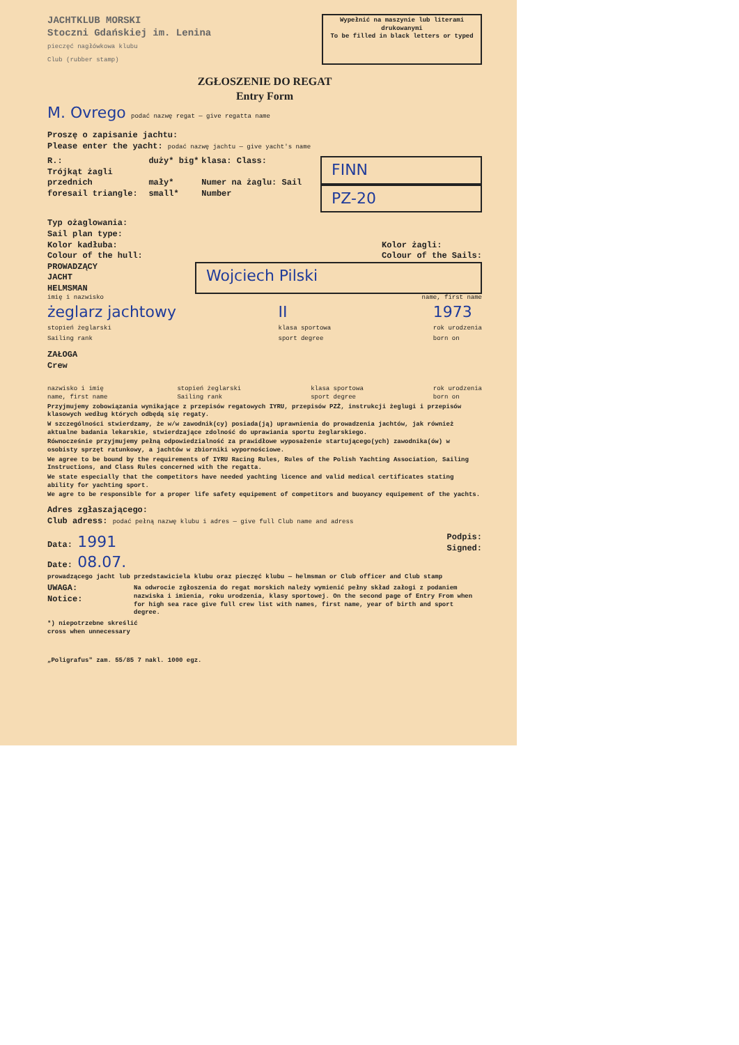JACHTKLUB MORSKI
Stoczni Gdańskiej im. Lenina
pieczęć nagłówkowa klubu
Club (rubber stamp)
Wypełnić na maszynie lub literami drukowanymi
To be filled in black letters or typed
ZGŁOSZENIE DO REGAT
Entry Form
M. Ovrego podać nazwę regat — give regatta name
Proszę o zapisanie jachtu:
Please enter the yacht: podać nazwę jachtu — give yacht's name
R.:
Trójkąt żagli przednich
foresail triangle:
duży* big*
mały* small*
klasa: Class:
Numer na żaglu: Sail Number
FINN
PZ-20
Typ ożaglowania:
Sail plan type:
Kolor kadłuba:
Colour of the hull:
Kolor żagli:
Colour of the Sails:
PROWADZĄCY
JACHT
HELMSMAN
Wojciech Pilski
imię i nazwisko name, first name
żeglarz jachtowy
stopień żeglarski
Sailing rank
II
klasa sportowa
sport degree
1973
rok urodzenia
born on
ZAŁOGA
Crew
nazwisko i imię
name, first name stopień żeglarski
Sailing rank klasa sportowa
sport degree rok urodzenia
born on
Przyjmujemy zobowiązania wynikające z przepisów regatowych IYRU, przepisów PZŻ, instrukcji żeglugi i przepisów klasowych według których odbędą się regaty.
W szczególności stwierdzamy, że w/w zawodnik(cy) posiada(ją) uprawnienia do prowadzenia jachtów, jak również aktualne badania lekarskie, stwierdzające zdolność do uprawiania sportu żeglarskiego.
Równocześnie przyjmujemy pełną odpowiedzialność za prawidłowe wyposażenie startującego(ych) zawodnika(ów) w osobisty sprzęt ratunkowy, a jachtów w zbiorniki wypornościowe.
We agree to be bound by the requirements of IYRU Racing Rules, Rules of the Polish Yachting Association, Sailing Instructions, and Class Rules concerned with the regatta.
We state especially that the competitors have needed yachting licence and valid medical certificates stating ability for yachting sport.
We agre to be responsible for a proper life safety equipement of competitors and buoyancy equipement of the yachts.
Adres zgłaszającego:
Club adress: podać pełną nazwę klubu i adres — give full Club name and adress
Data: 1991
Date: 08.07.
Podpis:
Signed:
prowadzącego jacht lub przedstawiciela klubu oraz pieczęć klubu — helmsman or Club officer and Club stamp
UWAGA:
Notice:
Na odwrocie zgłoszenia do regat morskich należy wymienić pełny skład załogi z podaniem nazwiska i imienia, roku urodzenia, klasy sportowej. On the second page of Entry From when for high sea race give full crew list with names, first name, year of birth and sport degree.
*) niepotrzebne skreślić
cross when unnecessary
„Poligrafus" zam. 55/85 7 nakl. 1000 egz.